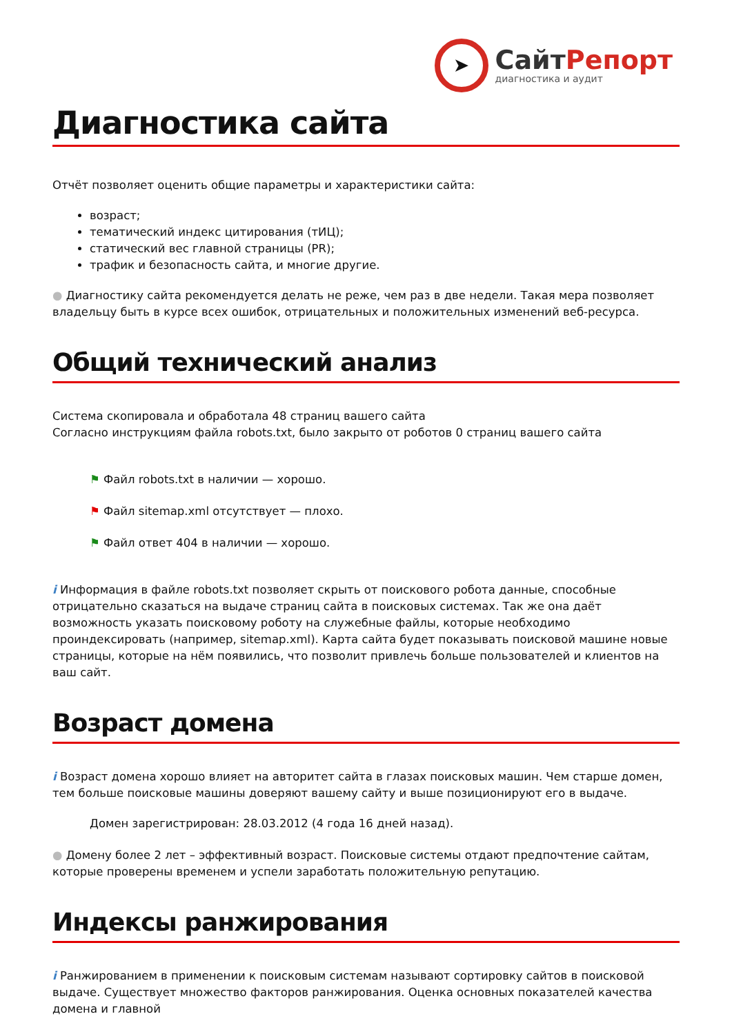➤
СайтРепорт
диагностика и аудит
Диагностика сайта
Отчёт позволяет оценить общие параметры и характеристики сайта:
возраст;
тематический индекс цитирования (тИЦ);
статический вес главной страницы (PR);
трафик и безопасность сайта, и многие другие.
● Диагностику сайта рекомендуется делать не реже, чем раз в две недели. Такая мера позволяет владельцу быть в курсе всех ошибок, отрицательных и положительных изменений веб-ресурса.
Общий технический анализ
Система скопировала и обработала 48 страниц вашего сайта
Согласно инструкциям файла robots.txt, было закрыто от роботов 0 страниц вашего сайта
⚑ Файл robots.txt в наличии — хорошо.
⚑ Файл sitemap.xml отсутствует — плохо.
⚑ Файл ответ 404 в наличии — хорошо.
i Информация в файле robots.txt позволяет скрыть от поискового робота данные, способные отрицательно сказаться на выдаче страниц сайта в поисковых системах. Так же она даёт возможность указать поисковому роботу на служебные файлы, которые необходимо проиндексировать (например, sitemap.xml). Карта сайта будет показывать поисковой машине новые страницы, которые на нём появились, что позволит привлечь больше пользователей и клиентов на ваш сайт.
Возраст домена
i Возраст домена хорошо влияет на авторитет сайта в глазах поисковых машин. Чем старше домен, тем больше поисковые машины доверяют вашему сайту и выше позиционируют его в выдаче.
Домен зарегистрирован: 28.03.2012 (4 года 16 дней назад).
● Домену более 2 лет – эффективный возраст. Поисковые системы отдают предпочтение сайтам, которые проверены временем и успели заработать положительную репутацию.
Индексы ранжирования
i Ранжированием в применении к поисковым системам называют сортировку сайтов в поисковой выдаче. Существует множество факторов ранжирования. Оценка основных показателей качества домена и главной